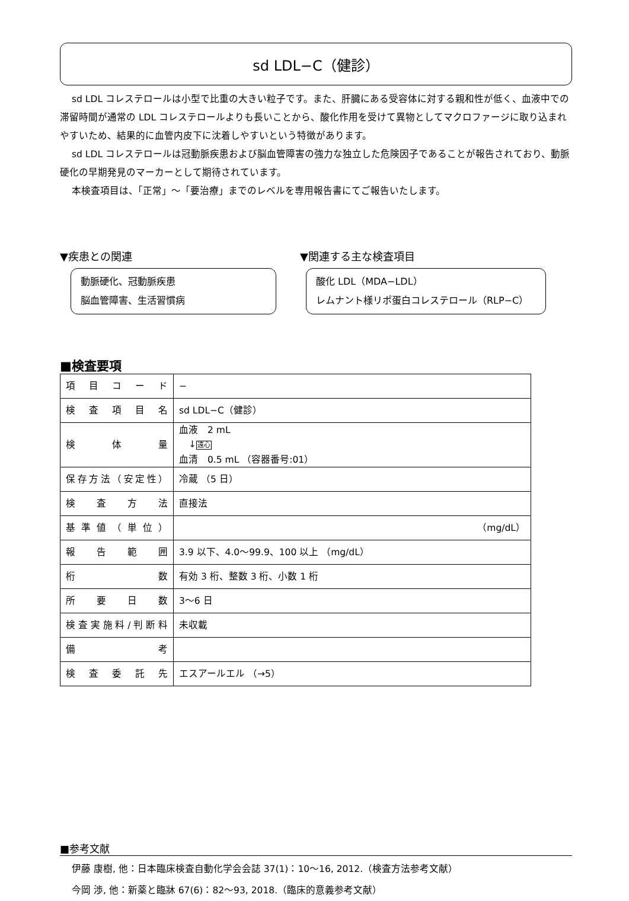sd LDL−C（健診）
sd LDL コレステロールは小型で比重の大きい粒子です。また、肝臓にある受容体に対する親和性が低く、血液中での滞留時間が通常の LDL コレステロールよりも長いことから、酸化作用を受けて異物としてマクロファージに取り込まれやすいため、結果的に血管内皮下に沈着しやすいという特徴があります。
sd LDL コレステロールは冠動脈疾患および脳血管障害の強力な独立した危険因子であることが報告されており、動脈硬化の早期発見のマーカーとして期待されています。
本検査項目は、「正常」～「要治療」までのレベルを専用報告書にてご報告いたします。
▼疾患との関連
動脈硬化、冠動脈疾患
脳血管障害、生活習慣病
▼関連する主な検査項目
酸化 LDL（MDA−LDL）
レムナント様リポ蛋白コレステロール（RLP−C）
■検査要項
| 項目コード | − |
| 検査項目名 | sd LDL−C（健診） |
| 検体量 | 血液 2 mL ↓ 遠心 血清 0.5 mL （容器番号:01） |
| 保存方法（安定性） | 冷蔵 （5 日） |
| 検査方法 | 直接法 |
| 基準値（単位） | （mg/dL） |
| 報告範囲 | 3.9 以下、4.0～99.9、100 以上 （mg/dL） |
| 桁数 | 有効 3 桁、整数 3 桁、小数 1 桁 |
| 所要日数 | 3～6 日 |
| 検査実施料/判断料 | 未収載 |
| 備考 | |
| 検査委託先 | エスアールエル （→5） |
■参考文献
伊藤 康樹, 他：日本臨床検査自動化学会会誌 37(1)：10～16, 2012.（検査方法参考文献）
今岡 渉, 他：新薬と臨牀 67(6)：82～93, 2018.（臨床的意義参考文献）